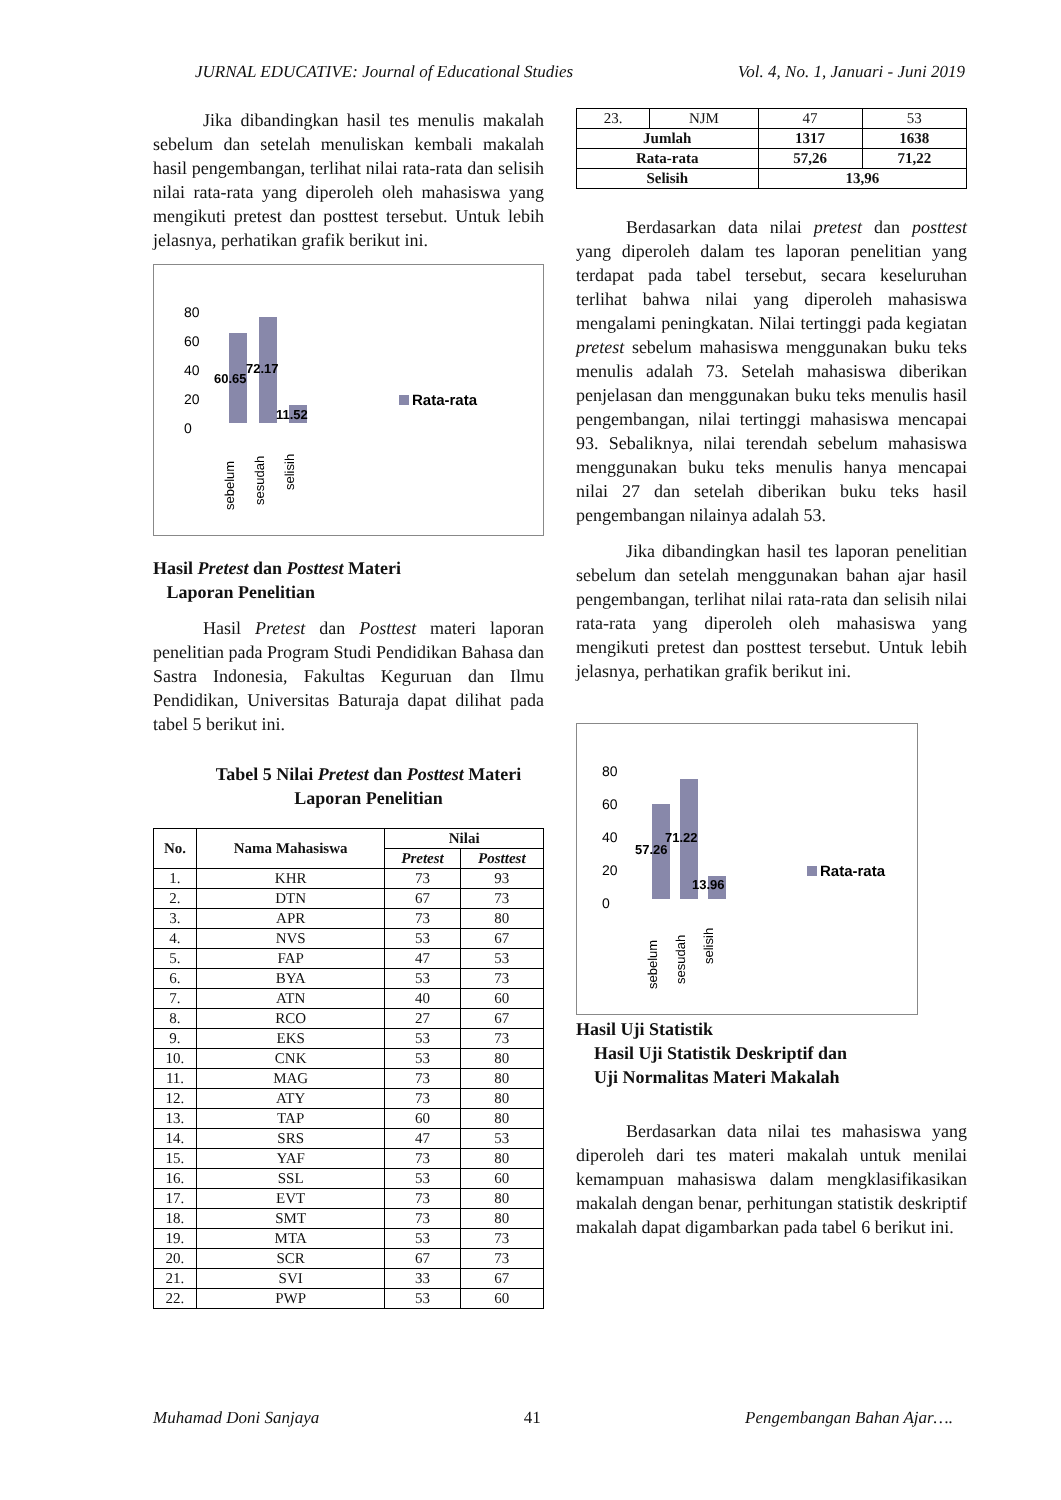JURNAL EDUCATIVE: Journal of Educational Studies Vol. 4, No. 1, Januari - Juni 2019
Jika dibandingkan hasil tes menulis makalah sebelum dan setelah menuliskan kembali makalah hasil pengembangan, terlihat nilai rata-rata dan selisih nilai rata-rata yang diperoleh oleh mahasiswa yang mengikuti pretest dan posttest tersebut. Untuk lebih jelasnya, perhatikan grafik berikut ini.
80
60
40
20
0
60.65
72.17
11.52
Rata-rata
sebelum
sesudah
selisih
Hasil Pretest dan Posttest Materi
Laporan Penelitian
Hasil Pretest dan Posttest materi laporan penelitian pada Program Studi Pendidikan Bahasa dan Sastra Indonesia, Fakultas Keguruan dan Ilmu Pendidikan, Universitas Baturaja dapat dilihat pada tabel 5 berikut ini.
Tabel 5 Nilai Pretest dan Posttest Materi Laporan Penelitian
| No. | Nama Mahasiswa | Nilai | |
| --- | --- | --- | --- |
| | | Pretest | Posttest |
| 1. | KHR | 73 | 93 |
| 2. | DTN | 67 | 73 |
| 3. | APR | 73 | 80 |
| 4. | NVS | 53 | 67 |
| 5. | FAP | 47 | 53 |
| 6. | BYA | 53 | 73 |
| 7. | ATN | 40 | 60 |
| 8. | RCO | 27 | 67 |
| 9. | EKS | 53 | 73 |
| 10. | CNK | 53 | 80 |
| 11. | MAG | 73 | 80 |
| 12. | ATY | 73 | 80 |
| 13. | TAP | 60 | 80 |
| 14. | SRS | 47 | 53 |
| 15. | YAF | 73 | 80 |
| 16. | SSL | 53 | 60 |
| 17. | EVT | 73 | 80 |
| 18. | SMT | 73 | 80 |
| 19. | MTA | 53 | 73 |
| 20. | SCR | 67 | 73 |
| 21. | SVI | 33 | 67 |
| 22. | PWP | 53 | 60 |
| 23. | NJM | 47 | 53 |
| Jumlah | | 1317 | 1638 |
| Rata-rata | | 57,26 | 71,22 |
| Selisih | | 13,96 | |
Berdasarkan data nilai pretest dan posttest yang diperoleh dalam tes laporan penelitian yang terdapat pada tabel tersebut, secara keseluruhan terlihat bahwa nilai yang diperoleh mahasiswa mengalami peningkatan. Nilai tertinggi pada kegiatan pretest sebelum mahasiswa menggunakan buku teks menulis adalah 73. Setelah mahasiswa diberikan penjelasan dan menggunakan buku teks menulis hasil pengembangan, nilai tertinggi mahasiswa mencapai 93. Sebaliknya, nilai terendah sebelum mahasiswa menggunakan buku teks menulis hanya mencapai nilai 27 dan setelah diberikan buku teks hasil pengembangan nilainya adalah 53.
Jika dibandingkan hasil tes laporan penelitian sebelum dan setelah menggunakan bahan ajar hasil pengembangan, terlihat nilai rata-rata dan selisih nilai rata-rata yang diperoleh oleh mahasiswa yang mengikuti pretest dan posttest tersebut. Untuk lebih jelasnya, perhatikan grafik berikut ini.
80
60
40
20
0
57.26
71.22
13.96
Rata-rata
sebelum
sesudah
selisih
Hasil Uji Statistik
Hasil Uji Statistik Deskriptif dan
Uji Normalitas Materi Makalah
Berdasarkan data nilai tes mahasiswa yang diperoleh dari tes materi makalah untuk menilai kemampuan mahasiswa dalam mengklasifikasikan makalah dengan benar, perhitungan statistik deskriptif makalah dapat digambarkan pada tabel 6 berikut ini.
Muhamad Doni Sanjaya 41 Pengembangan Bahan Ajar….